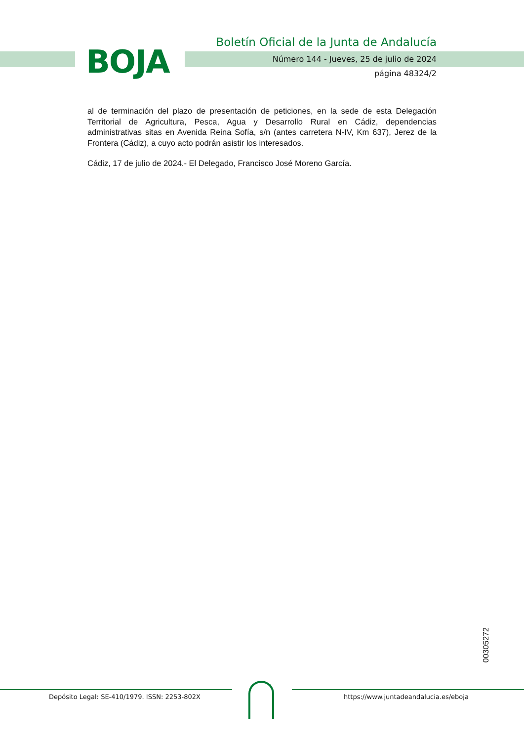BOJA
Boletín Oficial de la Junta de Andalucía
Número 144 - Jueves, 25 de julio de 2024
página 48324/2
al de terminación del plazo de presentación de peticiones, en la sede de esta Delegación Territorial de Agricultura, Pesca, Agua y Desarrollo Rural en Cádiz, dependencias administrativas sitas en Avenida Reina Sofía, s/n (antes carretera N-IV, Km 637), Jerez de la Frontera (Cádiz), a cuyo acto podrán asistir los interesados.
Cádiz, 17 de julio de 2024.- El Delegado, Francisco José Moreno García.
00305272
Depósito Legal: SE-410/1979. ISSN: 2253-802X
https://www.juntadeandalucia.es/eboja